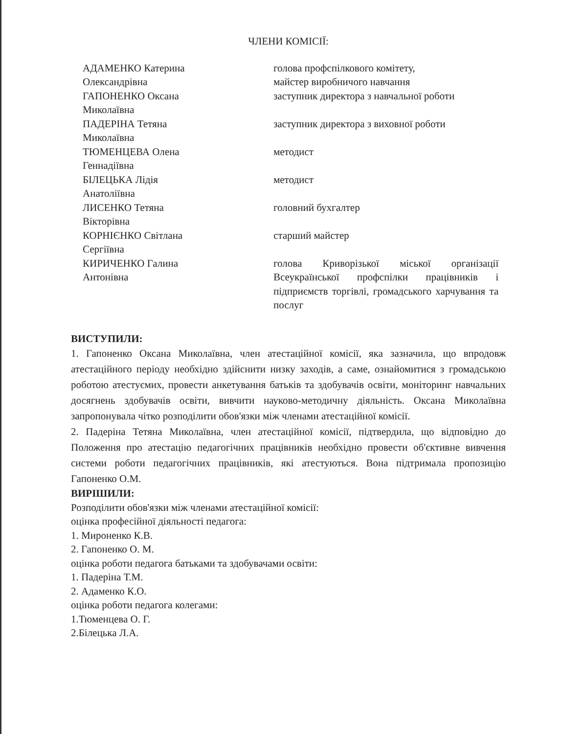ЧЛЕНИ КОМІСІЇ:
АДАМЕНКО Катерина
Олександрівна
голова профспілкового комітету,
майстер виробничого навчання
ГАПОНЕНКО Оксана
Миколаївна
заступник директора з навчальної роботи
ПАДЕРІНА Тетяна
Миколаївна
заступник директора з виховної роботи
ТЮМЕНЦЕВА Олена
Геннадіївна
методист
БІЛЕЦЬКА Лідія
Анатоліївна
методист
ЛИСЕНКО Тетяна
Вікторівна
головний бухгалтер
КОРНІЄНКО Світлана
Сергіївна
старший майстер
КИРИЧЕНКО Галина
Антонівна
голова Криворізької міської організації Всеукраїнської профспілки працівників і підприємств торгівлі, громадського харчування та послуг
ВИСТУПИЛИ:
1. Гапоненко Оксана Миколаївна, член атестаційної комісії, яка зазначила, що впродовж атестаційного періоду необхідно здійснити низку заходів, а саме, ознайомитися з громадською роботою атестуємих, провести анкетування батьків та здобувачів освіти, моніторинг навчальних досягнень здобувачів освіти, вивчити науково-методичну діяльність. Оксана Миколаївна запропонувала чітко розподілити обов'язки між членами атестаційної комісії.
2. Падеріна Тетяна Миколаївна, член атестаційної комісії, підтвердила, що відповідно до Положення про атестацію педагогічних працівників необхідно провести об'єктивне вивчення системи роботи педагогічних працівників, які атестуються. Вона підтримала пропозицію Гапоненко О.М.
ВИРІШИЛИ:
Розподілити обов'язки між членами атестаційної комісії:
оцінка професійної діяльності педагога:
1. Мироненко К.В.
2. Гапоненко О. М.
оцінка роботи педагога батьками та здобувачами освіти:
1. Падеріна Т.М.
2. Адаменко К.О.
оцінка роботи педагога колегами:
1.Тюменцева О. Г.
2.Білецька Л.А.